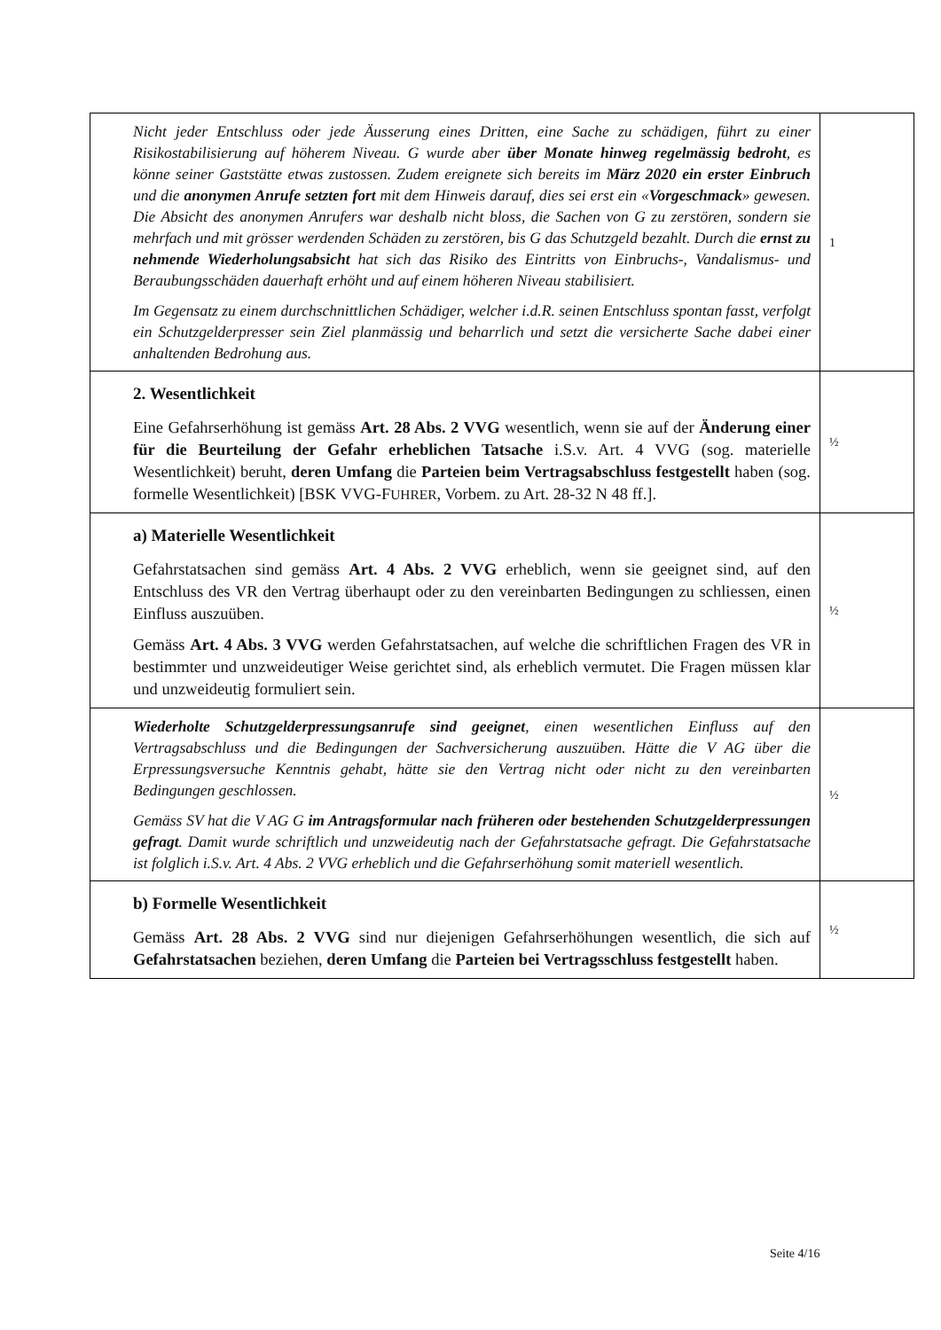| Nicht jeder Entschluss oder jede Äusserung eines Dritten, eine Sache zu schädigen, führt zu einer Risikostabilisierung auf höherem Niveau. G wurde aber über Monate hinweg regelmässig bedroht , es könne seiner Gaststätte etwas zustossen. Zudem ereignete sich bereits im März 2020 ein erster Einbruch und die anonymen Anrufe setzten fort mit dem Hinweis darauf, dies sei erst ein « Vorgeschmack » gewesen. Die Absicht des anonymen Anrufers war deshalb nicht bloss, die Sachen von G zu zerstören, sondern sie mehrfach und mit grösser werdenden Schäden zu zerstören, bis G das Schutzgeld bezahlt. Durch die ernst zu nehmende Wiederholungsabsicht hat sich das Risiko des Eintritts von Einbruchs-, Vandalismus- und Beraubungsschäden dauerhaft erhöht und auf einem höheren Niveau stabilisiert. Im Gegensatz zu einem durchschnittlichen Schädiger, welcher i.d.R. seinen Entschluss spontan fasst, verfolgt ein Schutzgelderpresser sein Ziel planmässig und beharrlich und setzt die versicherte Sache dabei einer anhaltenden Bedrohung aus. | 1 |
| 2. Wesentlichkeit Eine Gefahrserhöhung ist gemäss Art. 28 Abs. 2 VVG wesentlich, wenn sie auf der Änderung einer für die Beurteilung der Gefahr erheblichen Tatsache i.S.v. Art. 4 VVG (sog. materielle Wesentlichkeit) beruht, deren Umfang die Parteien beim Vertragsabschluss festgestellt haben (sog. formelle Wesentlichkeit) [BSK VVG-F UHRER , Vorbem. zu Art. 28-32 N 48 ff.]. | ½ |
| a) Materielle Wesentlichkeit Gefahrstatsachen sind gemäss Art. 4 Abs. 2 VVG erheblich, wenn sie geeignet sind, auf den Entschluss des VR den Vertrag überhaupt oder zu den vereinbarten Bedingungen zu schliessen, einen Einfluss auszuüben. Gemäss Art. 4 Abs. 3 VVG werden Gefahrstatsachen, auf welche die schriftlichen Fragen des VR in bestimmter und unzweideutiger Weise gerichtet sind, als erheblich vermutet. Die Fragen müssen klar und unzweideutig formuliert sein. | ½ |
| Wiederholte Schutzgelderpressungsanrufe sind geeignet , einen wesentlichen Einfluss auf den Vertragsabschluss und die Bedingungen der Sachversicherung auszuüben. Hätte die V AG über die Erpressungsversuche Kenntnis gehabt, hätte sie den Vertrag nicht oder nicht zu den vereinbarten Bedingungen geschlossen. Gemäss SV hat die V AG G im Antragsformular nach früheren oder bestehenden Schutzgelderpressungen gefragt . Damit wurde schriftlich und unzweideutig nach der Gefahrstatsache gefragt. Die Gefahrstatsache ist folglich i.S.v. Art. 4 Abs. 2 VVG erheblich und die Gefahrserhöhung somit materiell wesentlich. | ½ |
| b) Formelle Wesentlichkeit Gemäss Art. 28 Abs. 2 VVG sind nur diejenigen Gefahrserhöhungen wesentlich, die sich auf Gefahrstatsachen beziehen, deren Umfang die Parteien bei Vertragsschluss festgestellt haben. | ½ |
Seite 4/16